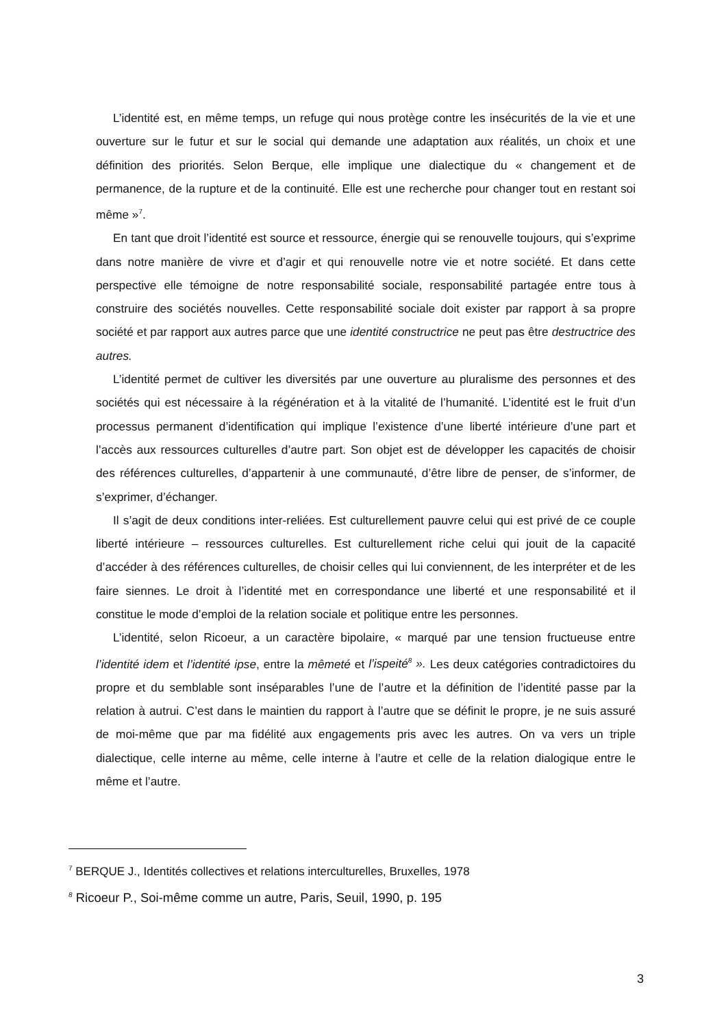L’identité est, en même temps, un refuge qui nous protège contre les insécurités de la vie et une ouverture sur le futur et sur le social qui demande une adaptation aux réalités, un choix et une définition des priorités. Selon Berque, elle implique une dialectique du « changement et de permanence, de la rupture et de la continuité. Elle est une recherche pour changer tout en restant soi même »<sup>7</sup>.
En tant que droit l’identité est source et ressource, énergie qui se renouvelle toujours, qui s’exprime dans notre manière de vivre et d’agir et qui renouvelle notre vie et notre société. Et dans cette perspective elle témoigne de notre responsabilité sociale, responsabilité partagée entre tous à construire des sociétés nouvelles. Cette responsabilité sociale doit exister par rapport à sa propre société et par rapport aux autres parce que une identité constructrice ne peut pas être destructrice des autres.
L’identité permet de cultiver les diversités par une ouverture au pluralisme des personnes et des sociétés qui est nécessaire à la régénération et à la vitalité de l’humanité. L’identité est le fruit d’un processus permanent d’identification qui implique l’existence d’une liberté intérieure d’une part et l’accès aux ressources culturelles d’autre part. Son objet est de développer les capacités de choisir des références culturelles, d’appartenir à une communauté, d’être libre de penser, de s’informer, de s’exprimer, d’échanger.
Il s’agit de deux conditions inter-reliées. Est culturellement pauvre celui qui est privé de ce couple liberté intérieure – ressources culturelles. Est culturellement riche celui qui jouit de la capacité d’accéder à des références culturelles, de choisir celles qui lui conviennent, de les interpréter et de les faire siennes. Le droit à l’identité met en correspondance une liberté et une responsabilité et il constitue le mode d’emploi de la relation sociale et politique entre les personnes.
L’identité, selon Ricoeur, a un caractère bipolaire, « marqué par une tension fructueuse entre l’identité idem et l’identité ipse, entre la mêmeté et l’ispeité<sup>8</sup> ». Les deux catégories contradictoires du propre et du semblable sont inséparables l’une de l’autre et la définition de l’identité passe par la relation à autrui. C’est dans le maintien du rapport à l’autre que se définit le propre, je ne suis assuré de moi-même que par ma fidélité aux engagements pris avec les autres. On va vers un triple dialectique, celle interne au même, celle interne à l’autre et celle de la relation dialogique entre le même et l’autre.
<sup>7</sup> BERQUE J., Identités collectives et relations interculturelles, Bruxelles, 1978
<sup>8</sup> Ricoeur P., Soi-même comme un autre, Paris, Seuil, 1990, p. 195
3